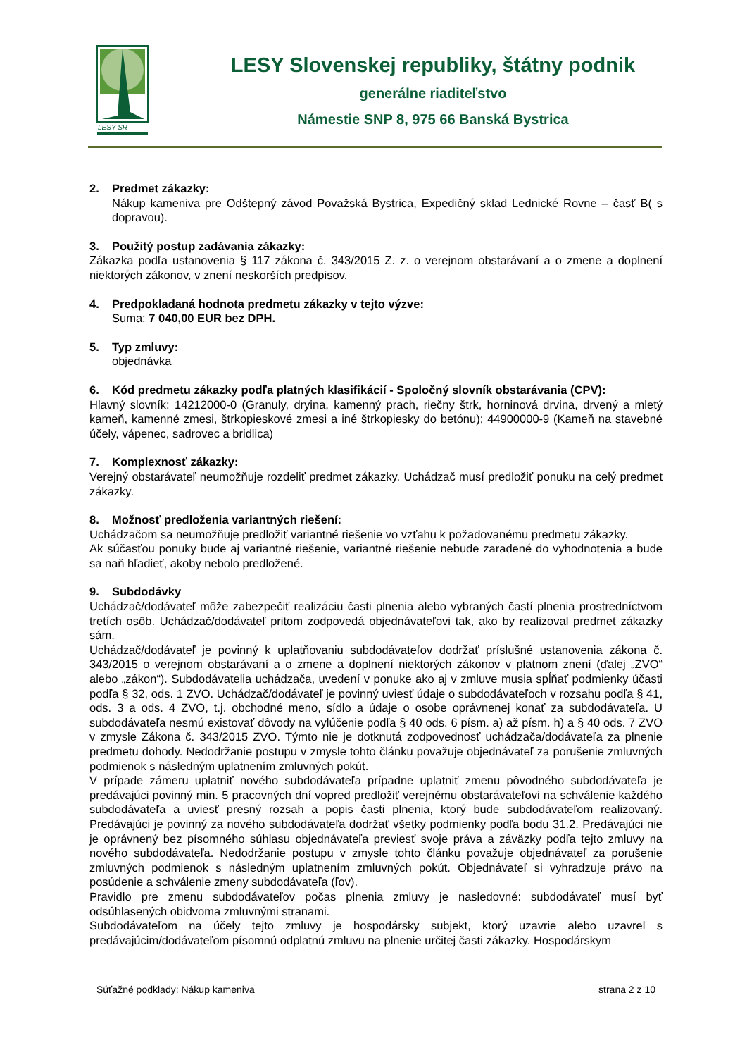LESY SR
LESY Slovenskej republiky, štátny podnik
generálne riaditeľstvo
Námestie SNP 8, 975 66 Banská Bystrica
2. Predmet zákazky:
Nákup kameniva pre Odštepný závod Považská Bystrica, Expedičný sklad Lednické Rovne – časť B( s dopravou).
3. Použitý postup zadávania zákazky:
Zákazka podľa ustanovenia § 117 zákona č. 343/2015 Z. z. o verejnom obstarávaní a o zmene a doplnení niektorých zákonov, v znení neskorších predpisov.
4. Predpokladaná hodnota predmetu zákazky v tejto výzve:
Suma: 7 040,00 EUR bez DPH.
5. Typ zmluvy:
objednávka
6. Kód predmetu zákazky podľa platných klasifikácií - Spoločný slovník obstarávania (CPV):
Hlavný slovník: 14212000-0 (Granuly, dryina, kamenný prach, riečny štrk, horninová drvina, drvený a mletý kameň, kamenné zmesi, štrkopieskové zmesi a iné štrkopiesky do betónu); 44900000-9 (Kameň na stavebné účely, vápenec, sadrovec a bridlica)
7. Komplexnosť zákazky:
Verejný obstarávateľ neumožňuje rozdeliť predmet zákazky. Uchádzač musí predložiť ponuku na celý predmet zákazky.
8. Možnosť predloženia variantných riešení:
Uchádzačom sa neumožňuje predložiť variantné riešenie vo vzťahu k požadovanému predmetu zákazky.
Ak súčasťou ponuky bude aj variantné riešenie, variantné riešenie nebude zaradené do vyhodnotenia a bude sa naň hľadieť, akoby nebolo predložené.
9. Subdodávky
Uchádzač/dodávateľ môže zabezpečiť realizáciu časti plnenia alebo vybraných častí plnenia prostredníctvom tretích osôb. Uchádzač/dodávateľ pritom zodpovedá objednávateľovi tak, ako by realizoval predmet zákazky sám.
Uchádzač/dodávateľ je povinný k uplatňovaniu subdodávateľov dodržať príslušné ustanovenia zákona č. 343/2015 o verejnom obstarávaní a o zmene a doplnení niektorých zákonov v platnom znení (ďalej „ZVO“ alebo „zákon“). Subdodávatelia uchádzača, uvedení v ponuke ako aj v zmluve musia spĺňať podmienky účasti podľa § 32, ods. 1 ZVO. Uchádzač/dodávateľ je povinný uviesť údaje o subdodávateľoch v rozsahu podľa § 41, ods. 3 a ods. 4 ZVO, t.j. obchodné meno, sídlo a údaje o osobe oprávnenej konať za subdodávateľa. U subdodávateľa nesmú existovať dôvody na vylúčenie podľa § 40 ods. 6 písm. a) až písm. h) a § 40 ods. 7 ZVO v zmysle Zákona č. 343/2015 ZVO. Týmto nie je dotknutá zodpovednosť uchádzača/dodávateľa za plnenie predmetu dohody. Nedodržanie postupu v zmysle tohto článku považuje objednávateľ za porušenie zmluvných podmienok s následným uplatnením zmluvných pokút.
V prípade zámeru uplatniť nového subdodávateľa prípadne uplatniť zmenu pôvodného subdodávateľa je predávajúci povinný min. 5 pracovných dní vopred predložiť verejnému obstarávateľovi na schválenie každého subdodávateľa a uviesť presný rozsah a popis časti plnenia, ktorý bude subdodávateľom realizovaný. Predávajúci je povinný za nového subdodávateľa dodržať všetky podmienky podľa bodu 31.2. Predávajúci nie je oprávnený bez písomného súhlasu objednávateľa previesť svoje práva a záväzky podľa tejto zmluvy na nového subdodávateľa. Nedodržanie postupu v zmysle tohto článku považuje objednávateľ za porušenie zmluvných podmienok s následným uplatnením zmluvných pokút. Objednávateľ si vyhradzuje právo na posúdenie a schválenie zmeny subdodávateľa (ľov).
Pravidlo pre zmenu subdodávateľov počas plnenia zmluvy je nasledovné: subdodávateľ musí byť odsúhlasených obidvoma zmluvnými stranami.
Subdodávateľom na účely tejto zmluvy je hospodársky subjekt, ktorý uzavrie alebo uzavrel s predávajúcim/dodávateľom písomnú odplatnú zmluvu na plnenie určitej časti zákazky. Hospodárskym
Súťažné podklady: Nákup kameniva strana 2 z 10